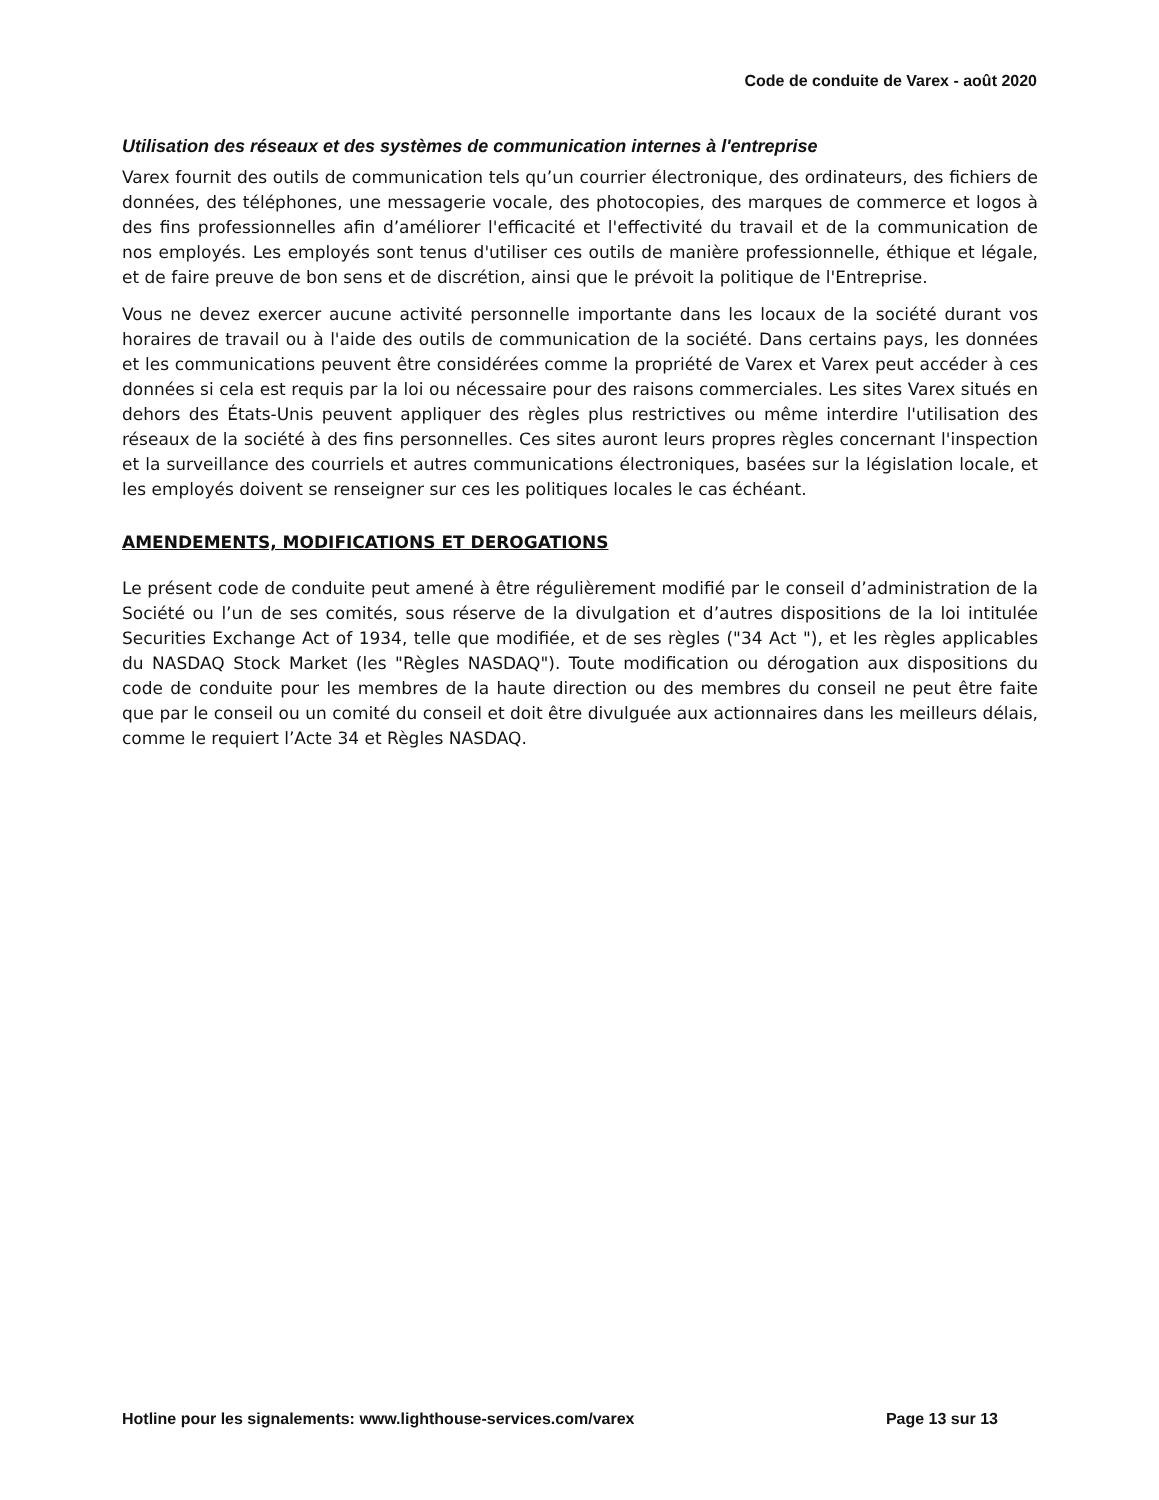Code de conduite de Varex - août 2020
Utilisation des réseaux et des systèmes de communication internes à l'entreprise
Varex fournit des outils de communication tels qu’un courrier électronique, des ordinateurs, des fichiers de données, des téléphones, une messagerie vocale, des photocopies, des marques de commerce et logos à des fins professionnelles afin d’améliorer l'efficacité et l'effectivité du travail et de la communication de nos employés. Les employés sont tenus d'utiliser ces outils de manière professionnelle, éthique et légale, et de faire preuve de bon sens et de discrétion, ainsi que le prévoit la politique de l'Entreprise.
Vous ne devez exercer aucune activité personnelle importante dans les locaux de la société durant vos horaires de travail ou à l'aide des outils de communication de la société. Dans certains pays, les données et les communications peuvent être considérées comme la propriété de Varex et Varex peut accéder à ces données si cela est requis par la loi ou nécessaire pour des raisons commerciales. Les sites Varex situés en dehors des États-Unis peuvent appliquer des règles plus restrictives ou même interdire l'utilisation des réseaux de la société à des fins personnelles. Ces sites auront leurs propres règles concernant l'inspection et la surveillance des courriels et autres communications électroniques, basées sur la législation locale, et les employés doivent se renseigner sur ces les politiques locales le cas échéant.
AMENDEMENTS, MODIFICATIONS ET DEROGATIONS
Le présent code de conduite peut amené à être régulièrement modifié par le conseil d’administration de la Société ou l’un de ses comités, sous réserve de la divulgation et d’autres dispositions de la loi intitulée Securities Exchange Act of 1934, telle que modifiée, et de ses règles ("34 Act "), et les règles applicables du NASDAQ Stock Market (les "Règles NASDAQ"). Toute modification ou dérogation aux dispositions du code de conduite pour les membres de la haute direction ou des membres du conseil ne peut être faite que par le conseil ou un comité du conseil et doit être divulguée aux actionnaires dans les meilleurs délais, comme le requiert l’Acte 34 et Règles NASDAQ.
Hotline pour les signalements: www.lighthouse-services.com/varex Page 13 sur 13